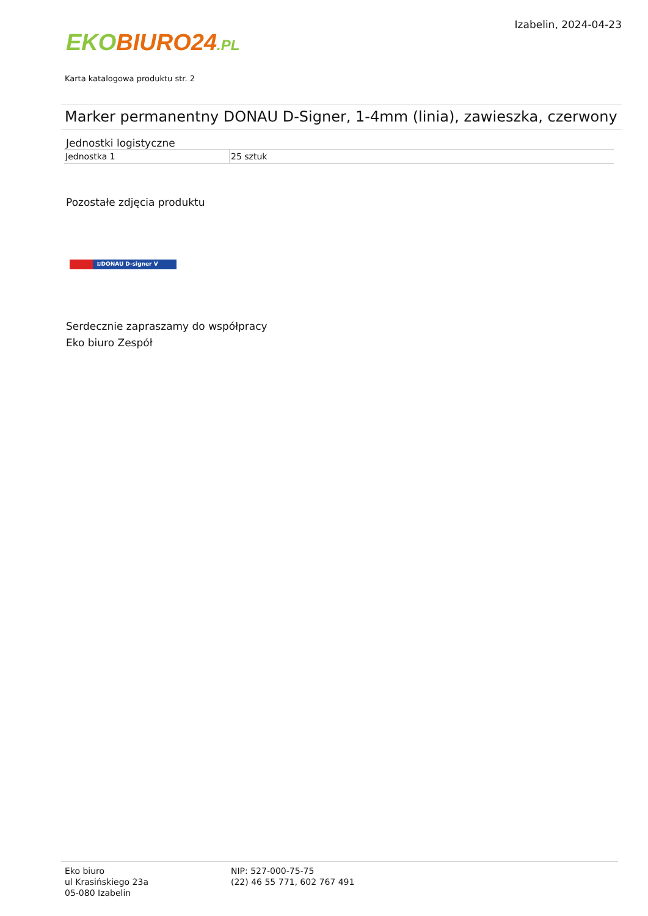EKO BIURO24.PL
Izabelin, 2024-04-23
Karta katalogowa produktu str. 2
Marker permanentny DONAU D-Signer, 1-4mm (linia), zawieszka, czerwony
Jednostki logistyczne
| Jednostka 1 | 25 sztuk |
Pozostałe zdjęcia produktu
≋DONAU D-signer V
Serdecznie zapraszamy do współpracy
Eko biuro Zespół
Eko biuro
ul Krasińskiego 23a
05-080 Izabelin
NIP: 527-000-75-75
(22) 46 55 771, 602 767 491